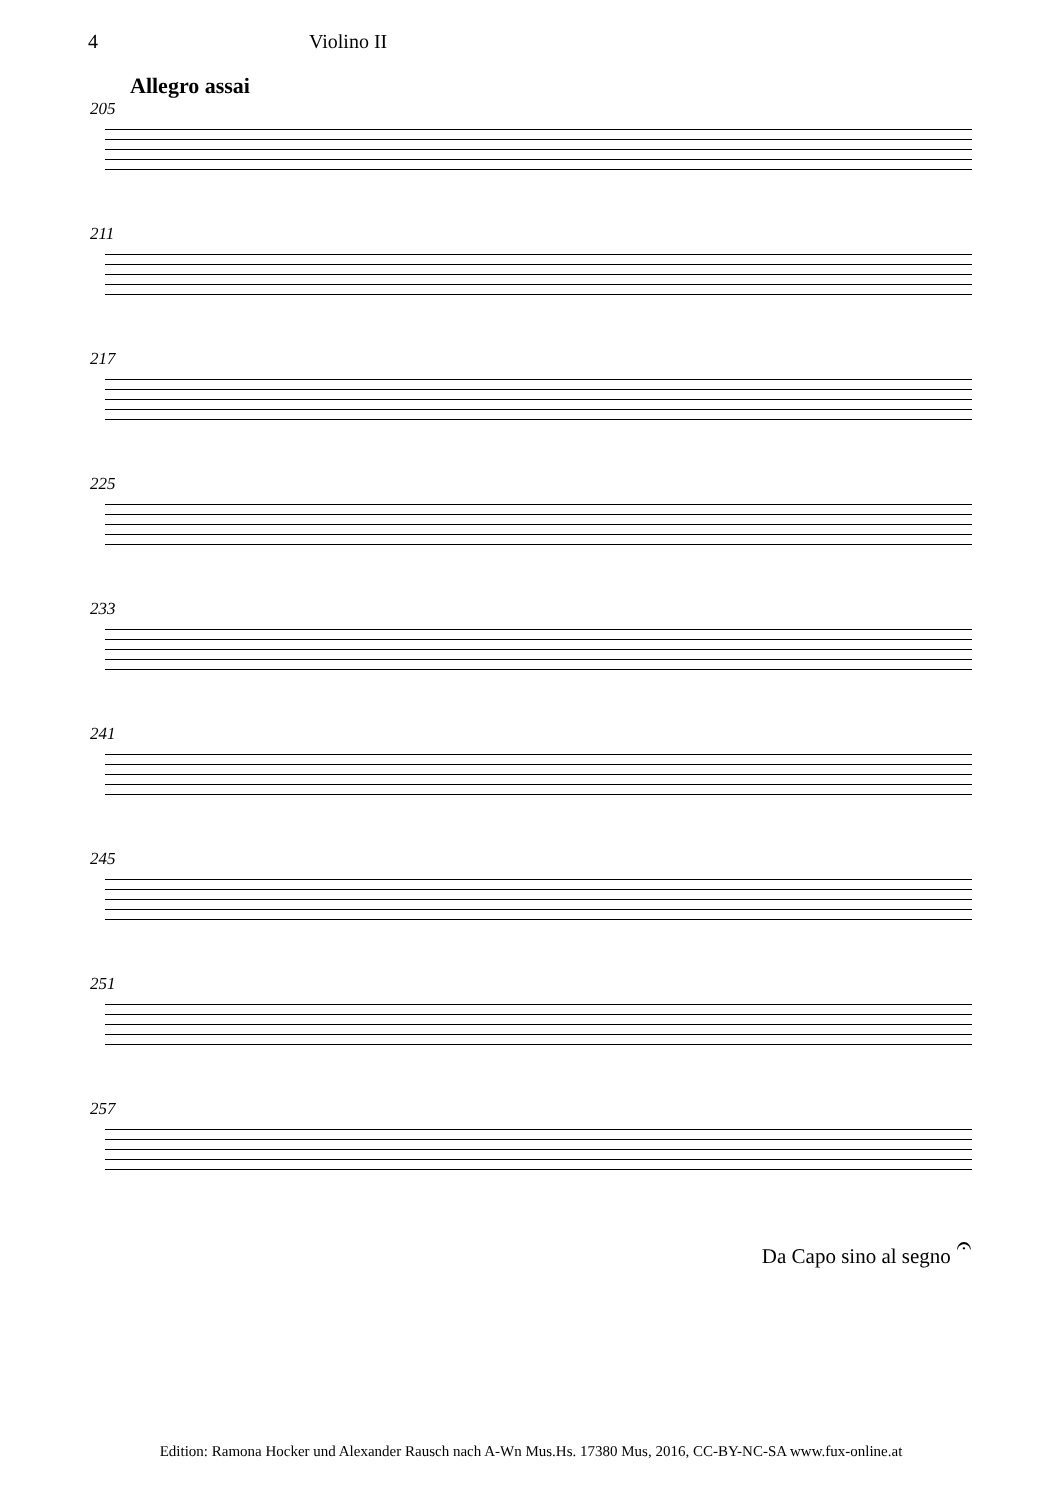4 Violino II
Allegro assai
205
211
217
225
233
241
245
251
257
Da Capo sino al segno 𝄐
Edition: Ramona Hocker und Alexander Rausch nach A-Wn Mus.Hs. 17380 Mus, 2016, CC-BY-NC-SA www.fux-online.at